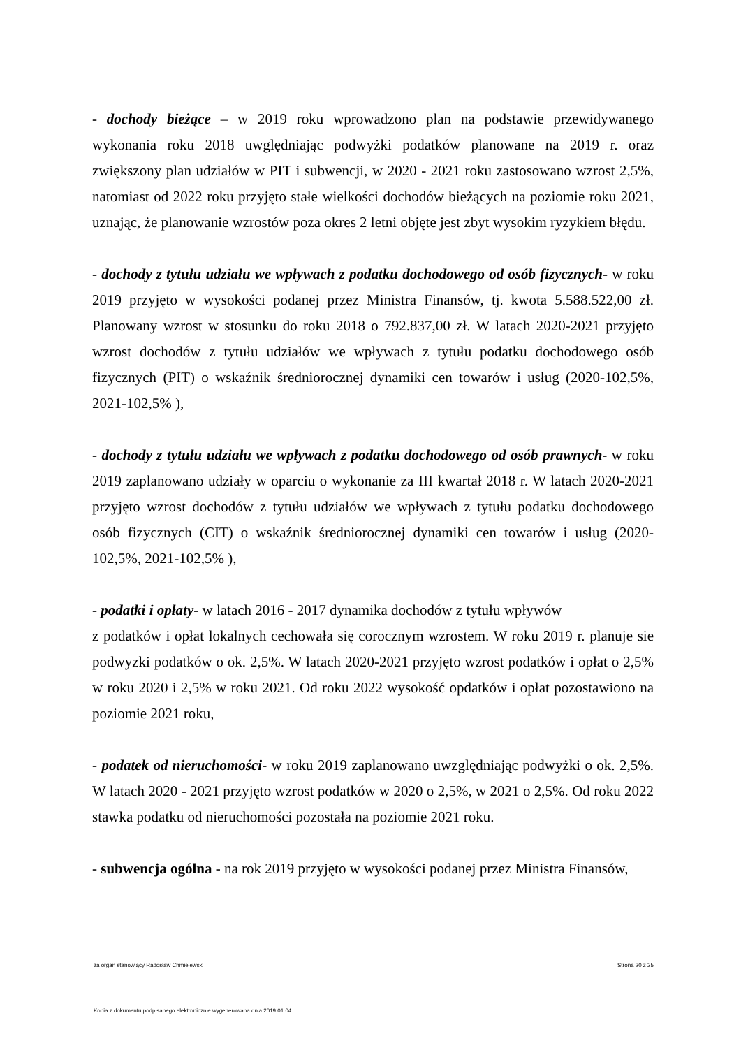- dochody bieżące – w 2019 roku wprowadzono plan na podstawie przewidywanego wykonania roku 2018 uwględniając podwyżki podatków planowane na 2019 r. oraz zwiększony plan udziałów w PIT i subwencji, w 2020 - 2021 roku zastosowano wzrost 2,5%, natomiast od 2022 roku przyjęto stałe wielkości dochodów bieżących na poziomie roku 2021, uznając, że planowanie wzrostów poza okres 2 letni objęte jest zbyt wysokim ryzykiem błędu.
- dochody z tytułu udziału we wpływach z podatku dochodowego od osób fizycznych- w roku 2019 przyjęto w wysokości podanej przez Ministra Finansów, tj. kwota 5.588.522,00 zł. Planowany wzrost w stosunku do roku 2018 o 792.837,00 zł. W latach 2020-2021 przyjęto wzrost dochodów z tytułu udziałów we wpływach z tytułu podatku dochodowego osób fizycznych (PIT) o wskaźnik średniorocznej dynamiki cen towarów i usług (2020-102,5%, 2021-102,5% ),
- dochody z tytułu udziału we wpływach z podatku dochodowego od osób prawnych- w roku 2019 zaplanowano udziały w oparciu o wykonanie za III kwartał 2018 r. W latach 2020-2021 przyjęto wzrost dochodów z tytułu udziałów we wpływach z tytułu podatku dochodowego osób fizycznych (CIT) o wskaźnik średniorocznej dynamiki cen towarów i usług (2020-102,5%, 2021-102,5% ),
- podatki i opłaty- w latach 2016 - 2017 dynamika dochodów z tytułu wpływów
z podatków i opłat lokalnych cechowała się corocznym wzrostem. W roku 2019 r. planuje sie podwyzki podatków o ok. 2,5%. W latach 2020-2021 przyjęto wzrost podatków i opłat o 2,5% w roku 2020 i 2,5% w roku 2021. Od roku 2022 wysokość opdatków i opłat pozostawiono na poziomie 2021 roku,
- podatek od nieruchomości- w roku 2019 zaplanowano uwzględniając podwyżki o ok. 2,5%. W latach 2020 - 2021 przyjęto wzrost podatków w 2020 o 2,5%, w 2021 o 2,5%. Od roku 2022 stawka podatku od nieruchomości pozostała na poziomie 2021 roku.
- subwencja ogólna - na rok 2019 przyjęto w wysokości podanej przez Ministra Finansów,
za organ stanowiący Radosław Chmielewski Strona 20 z 25
Kopia z dokumentu podpisanego elektronicznie wygenerowana dnia 2019.01.04